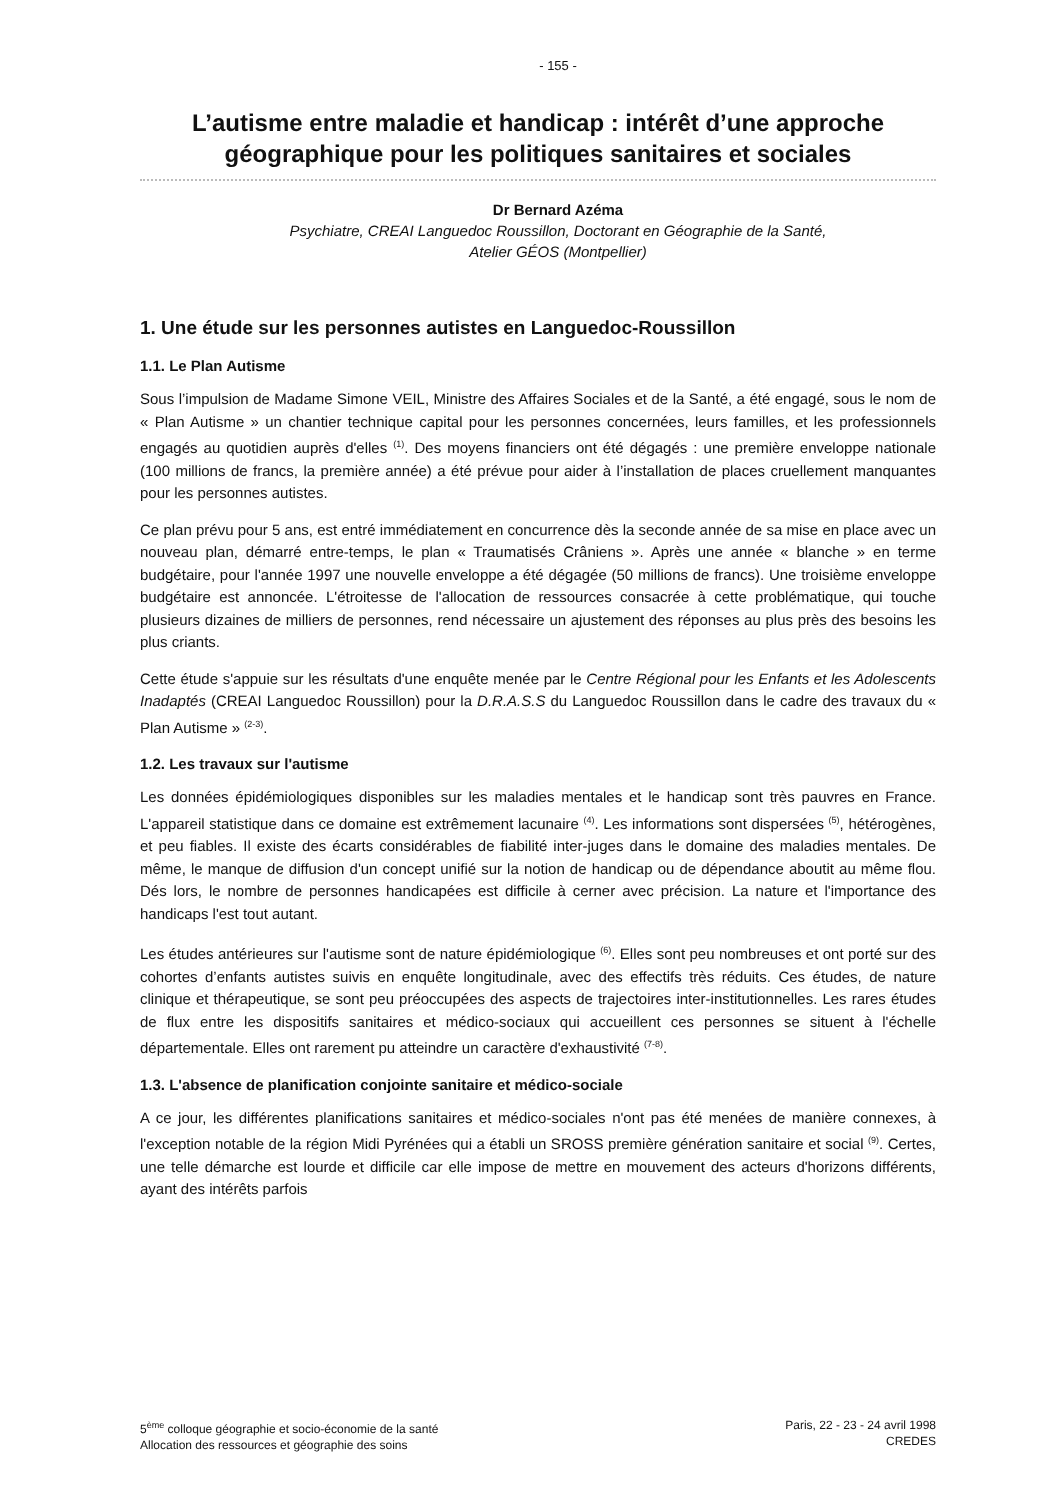- 155 -
L’autisme entre maladie et handicap : intérêt d’une approche géographique pour les politiques sanitaires et sociales
Dr Bernard Azéma
Psychiatre, CREAI Languedoc Roussillon, Doctorant en Géographie de la Santé,
Atelier GÉOS (Montpellier)
1. Une étude sur les personnes autistes en Languedoc-Roussillon
1.1. Le Plan Autisme
Sous l’impulsion de Madame Simone VEIL, Ministre des Affaires Sociales et de la Santé, a été engagé, sous le nom de « Plan Autisme » un chantier technique capital pour les personnes concernées, leurs familles, et les professionnels engagés au quotidien auprès d'elles <sup>(1)</sup>. Des moyens financiers ont été dégagés : une première enveloppe nationale (100 millions de francs, la première année) a été prévue pour aider à l’installation de places cruellement manquantes pour les personnes autistes.
Ce plan prévu pour 5 ans, est entré immédiatement en concurrence dès la seconde année de sa mise en place avec un nouveau plan, démarré entre-temps, le plan « Traumatisés Crâniens ». Après une année « blanche » en terme budgétaire, pour l'année 1997 une nouvelle enveloppe a été dégagée (50 millions de francs). Une troisième enveloppe budgétaire est annoncée. L'étroitesse de l'allocation de ressources consacrée à cette problématique, qui touche plusieurs dizaines de milliers de personnes, rend nécessaire un ajustement des réponses au plus près des besoins les plus criants.
Cette étude s'appuie sur les résultats d'une enquête menée par le Centre Régional pour les Enfants et les Adolescents Inadaptés (CREAI Languedoc Roussillon) pour la D.R.A.S.S du Languedoc Roussillon dans le cadre des travaux du « Plan Autisme » <sup>(2-3)</sup>.
1.2. Les travaux sur l'autisme
Les données épidémiologiques disponibles sur les maladies mentales et le handicap sont très pauvres en France. L'appareil statistique dans ce domaine est extrêmement lacunaire <sup>(4)</sup>. Les informations sont dispersées <sup>(5)</sup>, hétérogènes, et peu fiables. Il existe des écarts considérables de fiabilité inter-juges dans le domaine des maladies mentales. De même, le manque de diffusion d'un concept unifié sur la notion de handicap ou de dépendance aboutit au même flou. Dés lors, le nombre de personnes handicapées est difficile à cerner avec précision. La nature et l'importance des handicaps l'est tout autant.
Les études antérieures sur l'autisme sont de nature épidémiologique <sup>(6)</sup>. Elles sont peu nombreuses et ont porté sur des cohortes d’enfants autistes suivis en enquête longitudinale, avec des effectifs très réduits. Ces études, de nature clinique et thérapeutique, se sont peu préoccupées des aspects de trajectoires inter-institutionnelles. Les rares études de flux entre les dispositifs sanitaires et médico-sociaux qui accueillent ces personnes se situent à l'échelle départementale. Elles ont rarement pu atteindre un caractère d'exhaustivité <sup>(7-8)</sup>.
1.3. L'absence de planification conjointe sanitaire et médico-sociale
A ce jour, les différentes planifications sanitaires et médico-sociales n'ont pas été menées de manière connexes, à l'exception notable de la région Midi Pyrénées qui a établi un SROSS première génération sanitaire et social <sup>(9)</sup>. Certes, une telle démarche est lourde et difficile car elle impose de mettre en mouvement des acteurs d'horizons différents, ayant des intérêts parfois
5<sup>ème</sup> colloque géographie et socio-économie de la santé
Allocation des ressources et géographie des soins
Paris, 22 - 23 - 24 avril 1998
CREDES